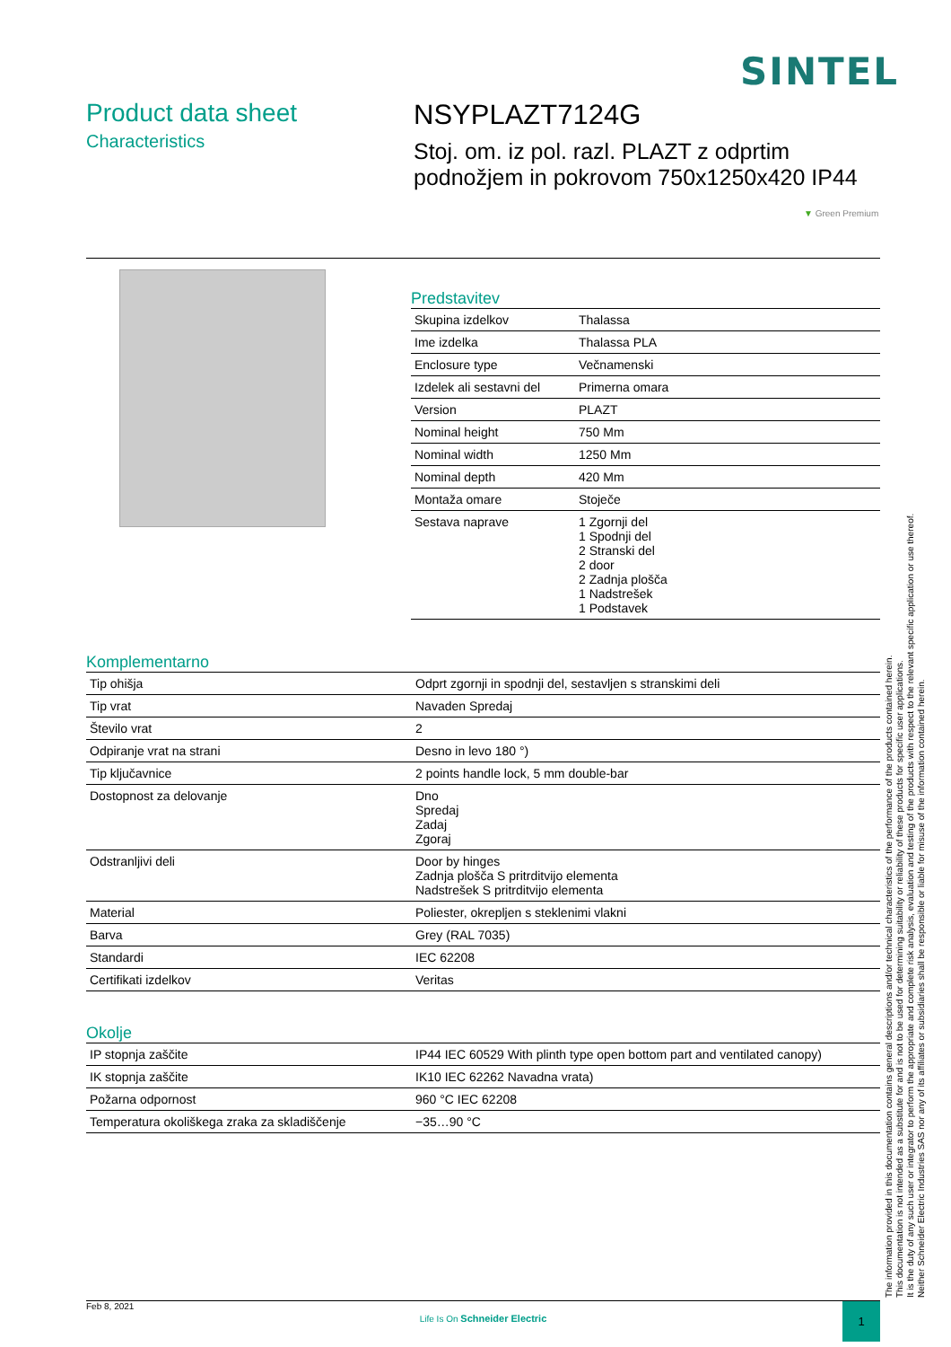SINTEL
Product data sheet
Characteristics
NSYPLAZT7124G
Stoj. om. iz pol. razl. PLAZT z odprtim podnožjem in pokrovom 750x1250x420 IP44
▼ Green Premium
Predstavitev
| Skupina izdelkov | Thalassa |
| Ime izdelka | Thalassa PLA |
| Enclosure type | Večnamenski |
| Izdelek ali sestavni del | Primerna omara |
| Version | PLAZT |
| Nominal height | 750 Mm |
| Nominal width | 1250 Mm |
| Nominal depth | 420 Mm |
| Montaža omare | Stoječe |
| Sestava naprave | 1 Zgornji del 1 Spodnji del 2 Stranski del 2 door 2 Zadnja plošča 1 Nadstrešek 1 Podstavek |
Komplementarno
| Tip ohišja | Odprt zgornji in spodnji del, sestavljen s stranskimi deli |
| Tip vrat | Navaden Spredaj |
| Število vrat | 2 |
| Odpiranje vrat na strani | Desno in levo 180 °) |
| Tip ključavnice | 2 points handle lock, 5 mm double-bar |
| Dostopnost za delovanje | Dno Spredaj Zadaj Zgoraj |
| Odstranljivi deli | Door by hinges Zadnja plošča S pritrditvijo elementa Nadstrešek S pritrditvijo elementa |
| Material | Poliester, okrepljen s steklenimi vlakni |
| Barva | Grey (RAL 7035) |
| Standardi | IEC 62208 |
| Certifikati izdelkov | Veritas |
Okolje
| IP stopnja zaščite | IP44 IEC 60529 With plinth type open bottom part and ventilated canopy) |
| IK stopnja zaščite | IK10 IEC 62262 Navadna vrata) |
| Požarna odpornost | 960 °C IEC 62208 |
| Temperatura okoliškega zraka za skladiščenje | −35…90 °C |
The information provided in this documentation contains general descriptions and/or technical characteristics of the performance of the products contained herein.
This documentation is not intended as a substitute for and is not to be used for determining suitability or reliability of these products for specific user applications.
It is the duty of any such user or integrator to perform the appropriate and complete risk analysis, evaluation and testing of the products with respect to the relevant specific application or use thereof.
Neither Schneider Electric Industries SAS nor any of its affiliates or subsidiaries shall be responsible or liable for misuse of the information contained herein.
Feb 8, 2021
Life Is On Schneider Electric
1